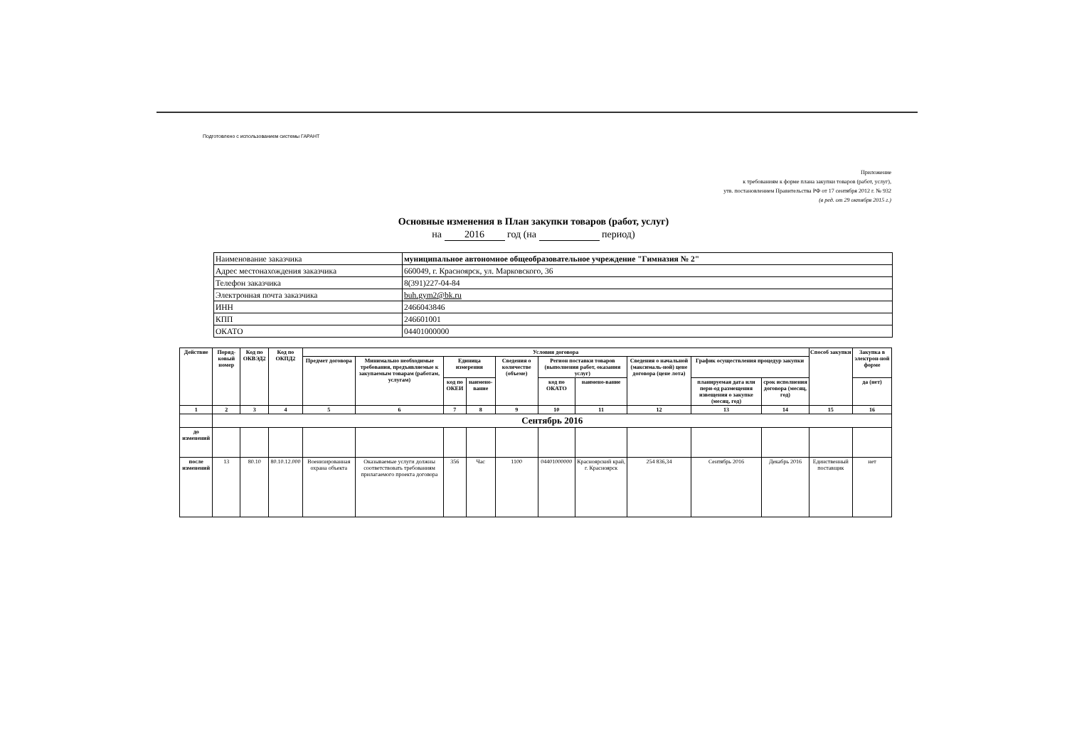Подготовлено с использованием системы ГАРАНТ
Приложение
к требованиям к форме плана закупки товаров (работ, услуг),
утв. постановлением Правительства РФ от 17 сентября 2012 г. № 932
(в ред. от 29 октября 2015 г.)
Основные изменения в План закупки товаров (работ, услуг)
на 2016 год (на период)
| Наименование заказчика | муниципальное автономное общеобразовательное учреждение "Гимназия № 2" |
| Адрес местонахождения заказчика | 660049, г. Красноярск, ул. Марковского, 36 |
| Телефон заказчика | 8(391)227-04-84 |
| Электронная почта заказчика | buh.gym2@bk.ru |
| ИНН | 2466043846 |
| КПП | 246601001 |
| ОКАТО | 04401000000 |
| Действие | Поряд-ковый номер | Код по ОКВЭД2 | Код по ОКПД2 | Условия договора | | | | | | | | | | Способ закупки | Закупка в электрон-ной форме |
| --- | --- | --- | --- | --- | --- | --- | --- | --- | --- | --- | --- | --- | --- | --- | --- |
| | | | | Предмет договора | Минимально необходимые требования, предъявляемые к закупаемым товарам (работам, услугам) | Единица измерения | | Сведения о количестве (объеме) | Регион поставки товаров (выполнения работ, оказания услуг) | | Сведения о начальной (максималь-ной) цене договора (цене лота) | График осуществления процедур закупки | | | |
| | | | | | | код по ОКЕИ | наимено-вание | | код по ОКАТО | наимено-вание | | планируемая дата или пери-од размещения извещения о закупке (месяц, год) | срок исполнения договора (месяц, год) | | да (нет) |
| 1 | 2 | 3 | 4 | 5 | 6 | 7 | 8 | 9 | 10 | 11 | 12 | 13 | 14 | 15 | 16 |
| | Сентябрь 2016 | | | | | | | | | | | | | | |
| до изменений | | | | | | | | | | | | | | | |
| после изменений | 13 | 80.10 | 80.10.12.000 | Военизированная охрана объекта | Оказываемые услуги должны соответствовать требованиям прилагаемого проекта договора | 356 | Час | 1100 | 04401000000 | Красноярский край, г. Красноярск | 254 836,34 | Сентябрь 2016 | Декабрь 2016 | Единственный поставщик | нет |